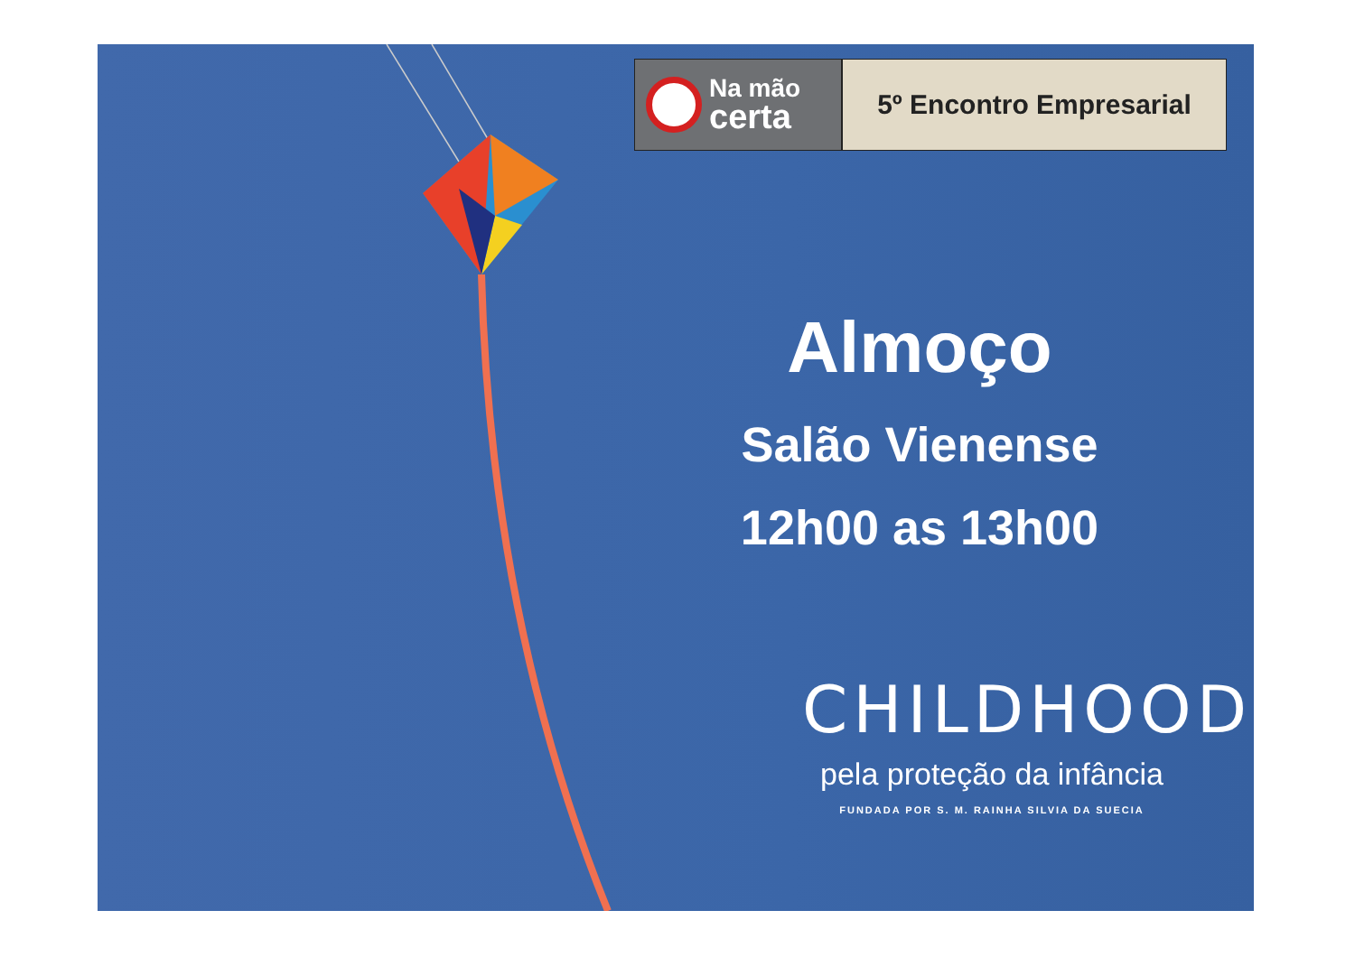Na mão
certa
5º Encontro Empresarial
Almoço
Salão Vienense
12h00 as 13h00
CHILDHOOD
pela proteção da infância
FUNDADA POR S. M. RAINHA SILVIA DA SUECIA